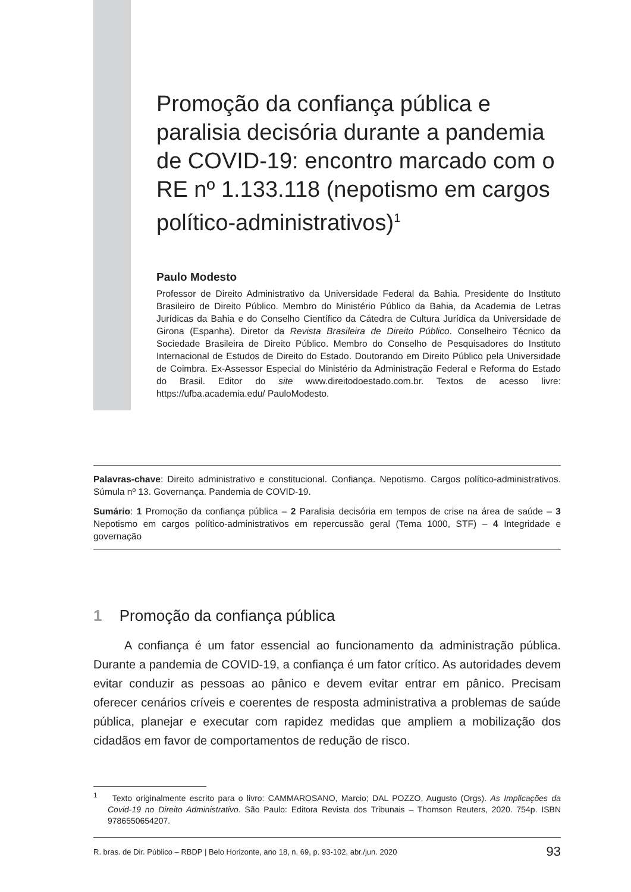Promoção da confiança pública e paralisia decisória durante a pandemia de COVID-19: encontro marcado com o RE nº 1.133.118 (nepotismo em cargos político-administrativos)<sup>1</sup>
Paulo Modesto
Professor de Direito Administrativo da Universidade Federal da Bahia. Presidente do Instituto Brasileiro de Direito Público. Membro do Ministério Público da Bahia, da Academia de Letras Jurídicas da Bahia e do Conselho Científico da Cátedra de Cultura Jurídica da Universidade de Girona (Espanha). Diretor da Revista Brasileira de Direito Público. Conselheiro Técnico da Sociedade Brasileira de Direito Público. Membro do Conselho de Pesquisadores do Instituto Internacional de Estudos de Direito do Estado. Doutorando em Direito Público pela Universidade de Coimbra. Ex-Assessor Especial do Ministério da Administração Federal e Reforma do Estado do Brasil. Editor do site www.direitodoestado.com.br. Textos de acesso livre: https://ufba.academia.edu/ PauloModesto.
Palavras-chave: Direito administrativo e constitucional. Confiança. Nepotismo. Cargos político-administrativos. Súmula nº 13. Governança. Pandemia de COVID-19.
Sumário: 1 Promoção da confiança pública – 2 Paralisia decisória em tempos de crise na área de saúde – 3 Nepotismo em cargos político-administrativos em repercussão geral (Tema 1000, STF) – 4 Integridade e governação
1 Promoção da confiança pública
A confiança é um fator essencial ao funcionamento da administração pública. Durante a pandemia de COVID-19, a confiança é um fator crítico. As autoridades devem evitar conduzir as pessoas ao pânico e devem evitar entrar em pânico. Precisam oferecer cenários críveis e coerentes de resposta administrativa a problemas de saúde pública, planejar e executar com rapidez medidas que ampliem a mobilização dos cidadãos em favor de comportamentos de redução de risco.
<sup>1</sup> Texto originalmente escrito para o livro: CAMMAROSANO, Marcio; DAL POZZO, Augusto (Orgs). As Implicações da Covid-19 no Direito Administrativo. São Paulo: Editora Revista dos Tribunais – Thomson Reuters, 2020. 754p. ISBN 9786550654207.
R. bras. de Dir. Público – RBDP | Belo Horizonte, ano 18, n. 69, p. 93-102, abr./jun. 2020 93